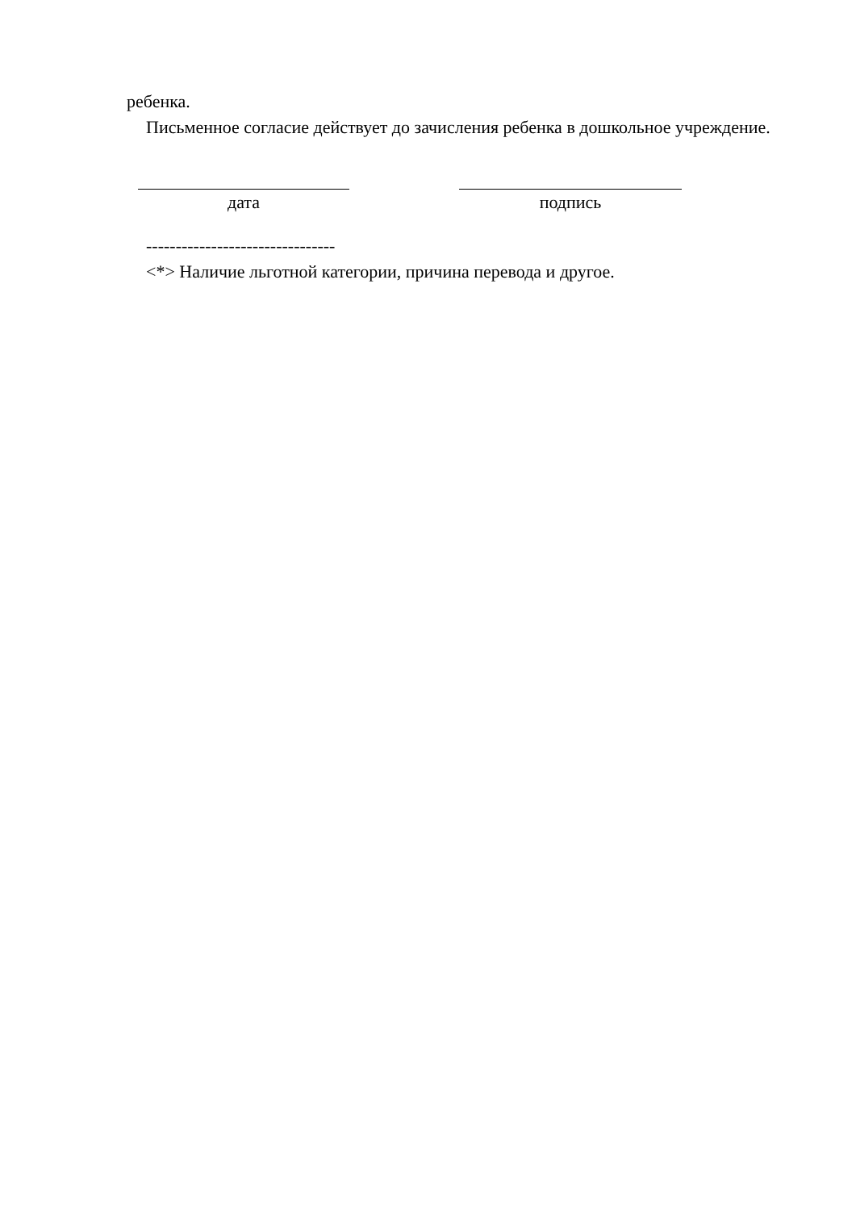ребенка.
Письменное согласие действует до зачисления ребенка в дошкольное учреждение.
дата подпись
--------------------------------
<*> Наличие льготной категории, причина перевода и другое.